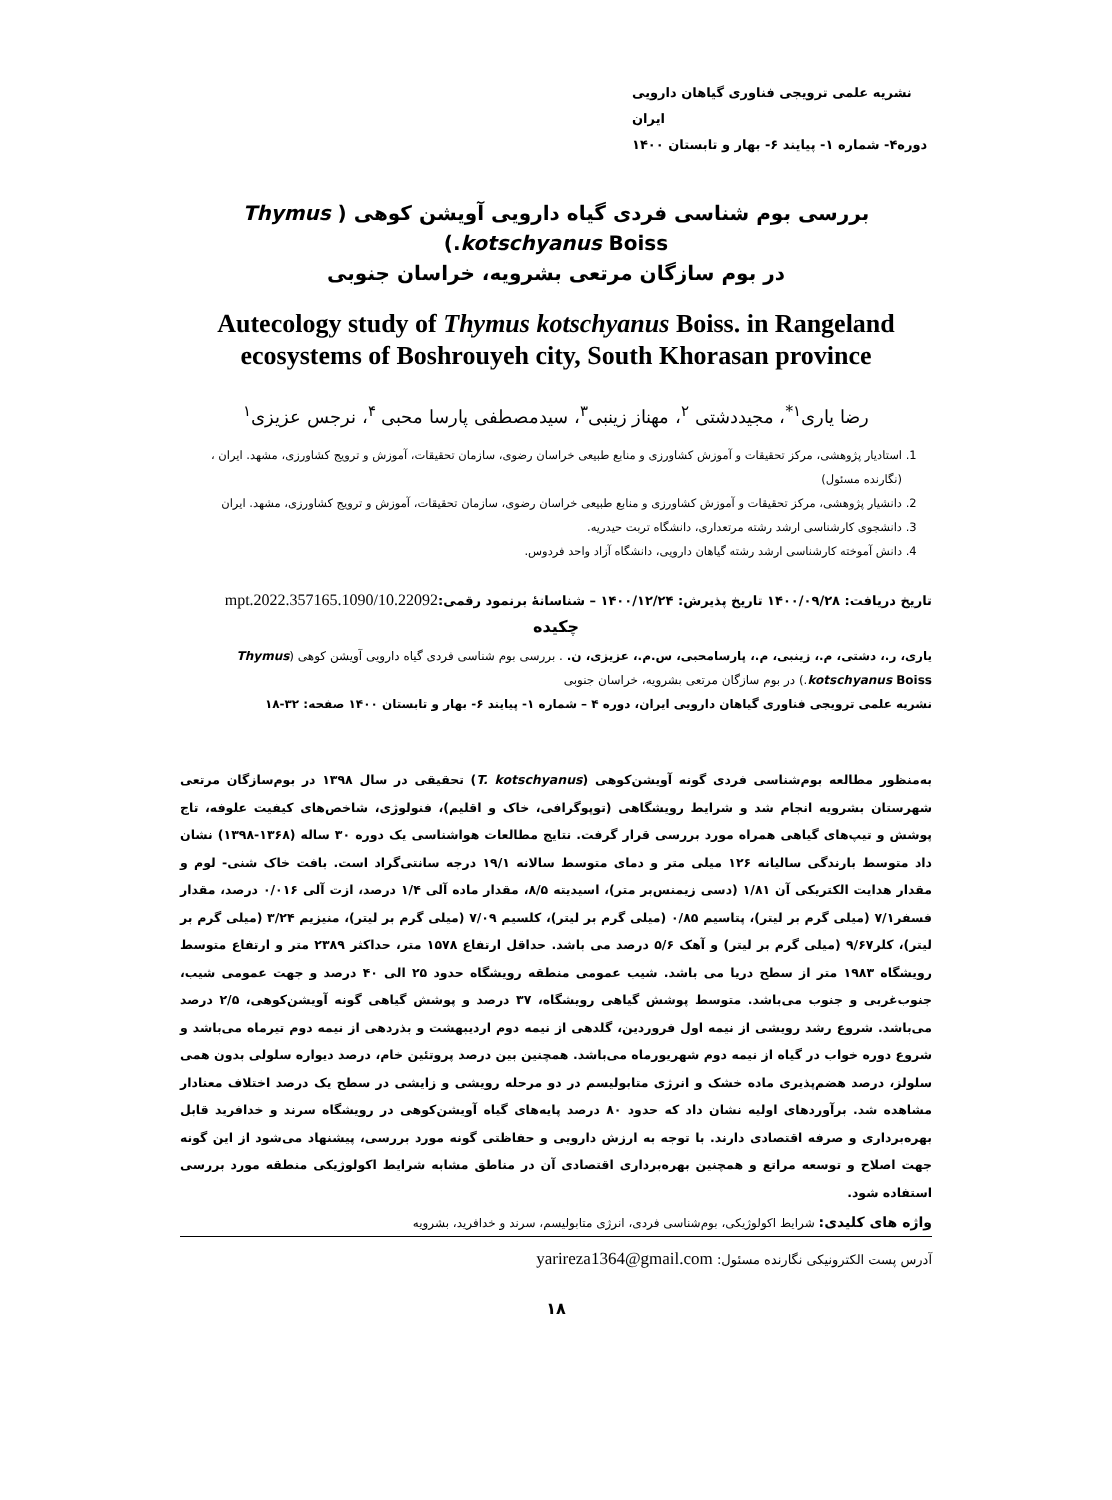نشریه علمی ترویجی فناوری گیاهان دارویی ایران
دوره۴- شماره ۱- پیایند ۶- بهار و تابستان ۱۴۰۰
بررسی بوم شناسی فردی گیاه دارویی آویشن کوهی ( Thymus kotschyanus Boiss.)
در بوم سازگان مرتعی بشرویه، خراسان جنوبی
Autecology study of Thymus kotschyanus Boiss. in Rangeland ecosystems of Boshrouyeh city, South Khorasan province
رضا یاری<sup>۱*</sup>، مجیددشتی <sup>۲</sup>، مهناز زینبی<sup>۳</sup>، سیدمصطفی پارسا محبی <sup>۴</sup>، نرجس عزیزی<sup>۱</sup>
1. استادیار پژوهشی، مرکز تحقیقات و آموزش کشاورزی و منابع طبیعی خراسان رضوی، سازمان تحقیقات، آموزش و ترویج کشاورزی، مشهد. ایران ، (نگارنده مسئول)
2. دانشیار پژوهشی، مرکز تحقیقات و آموزش کشاورزی و منابع طبیعی خراسان رضوی، سازمان تحقیقات، آموزش و ترویج کشاورزی، مشهد. ایران
3. دانشجوی کارشناسی ارشد رشته مرتعداری، دانشگاه تربت حیدریه.
4. دانش آموخته کارشناسی ارشد رشته گیاهان دارویی، دانشگاه آزاد واحد فردوس.
تاریخ دریافت: ۱۴۰۰/۰۹/۲۸ تاریخ پذیرش: ۱۴۰۰/۱۲/۲۴ – شناسانهٔ برنمود رقمی:10.22092/mpt.2022.357165.1090
چکیده
یاری، ر.، دشتی، م.، زینبی، م.، پارسامحبی، س.م.، عزیزی، ن. . بررسی بوم شناسی فردی گیاه دارویی آویشن کوهی (Thymus kotschyanus Boiss.) در بوم سازگان مرتعی بشرویه، خراسان جنوبی
نشریه علمی ترویجی فناوری گیاهان دارویی ایران، دوره ۴ – شماره ۱- پیایند ۶- بهار و تابستان ۱۴۰۰ صفحه: ۳۲-۱۸
به‌منظور مطالعه بوم‌شناسی فردی گونه آویشن‌کوهی (T. kotschyanus) تحقیقی در سال ۱۳۹۸ در بوم‌سازگان مرتعی شهرستان بشرویه انجام شد و شرایط رویشگاهی (توپوگرافی، خاک و اقلیم)، فنولوژی، شاخص‌های کیفیت علوفه، تاج پوشش و تیپ‌های گیاهی همراه مورد بررسی قرار گرفت. نتایج مطالعات هواشناسی یک دوره ۳۰ ساله (۱۳۶۸-۱۳۹۸) نشان داد متوسط بارندگی سالیانه ۱۲۶ میلی متر و دمای متوسط سالانه ۱۹/۱ درجه سانتی‌گراد است. بافت خاک شنی- لوم و مقدار هدایت الکتریکی آن ۱/۸۱ (دسی زیمنس‌بر متر)، اسیدیته ۸/۵، مقدار ماده آلی ۱/۴ درصد، ازت آلی ۰/۰۱۶ درصد، مقدار فسفر۷/۱ (میلی گرم بر لیتر)، پتاسیم ۰/۸۵ (میلی گرم بر لیتر)، کلسیم ۷/۰۹ (میلی گرم بر لیتر)، منیزیم ۳/۲۴ (میلی گرم بر لیتر)، کلر۹/۶۷ (میلی گرم بر لیتر) و آهک ۵/۶ درصد می باشد. حداقل ارتفاع ۱۵۷۸ متر، حداکثر ۲۳۸۹ متر و ارتفاع متوسط رویشگاه ۱۹۸۳ متر از سطح دریا می باشد. شیب عمومی منطقه رویشگاه حدود ۲۵ الی ۴۰ درصد و جهت عمومی شیب، جنوب‌غربی و جنوب می‌باشد. متوسط پوشش گیاهی رویشگاه، ۳۷ درصد و پوشش گیاهی گونه آویشن‌کوهی، ۲/۵ درصد می‌باشد. شروع رشد رویشی از نیمه اول فروردین، گلدهی از نیمه دوم اردیبهشت و بذردهی از نیمه دوم تیرماه می‌باشد و شروع دوره خواب در گیاه از نیمه دوم شهریورماه می‌باشد. همچنین بین درصد پروتئین خام، درصد دیواره سلولی بدون همی سلولز، درصد هضم‌پذیری ماده خشک و انرژی متابولیسم در دو مرحله رویشی و زایشی در سطح یک درصد اختلاف معنادار مشاهده شد. برآوردهای اولیه نشان داد که حدود ۸۰ درصد پایه‌های گیاه آویشن‌کوهی در رویشگاه سرند و خدافرید قابل بهره‌برداری و صرفه اقتصادی دارند. با توجه به ارزش دارویی و حفاظتی گونه مورد بررسی، پیشنهاد می‌شود از این گونه جهت اصلاح و توسعه مراتع و همچنین بهره‌برداری اقتصادی آن در مناطق مشابه شرایط اکولوژیکی منطقه مورد بررسی استفاده شود.
واژه های کلیدی: شرایط اکولوژیکی، بوم‌شناسی فردی، انرژی متابولیسم، سرند و خدافرید، بشرویه
آدرس پست الکترونیکی نگارنده مسئول: yarireza1364@gmail.com
۱۸